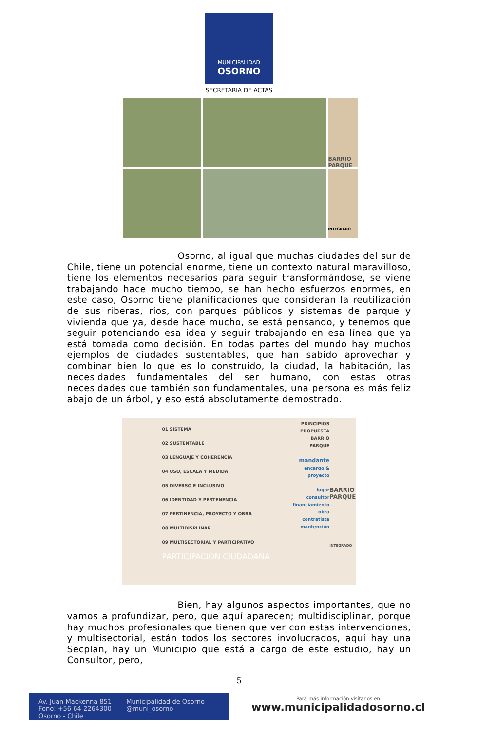MUNICIPALIDAD
OSORNO
SECRETARIA DE ACTAS
BARRIO PARQUE
INTEGRADO
Osorno, al igual que muchas ciudades del sur de Chile, tiene un potencial enorme, tiene un contexto natural maravilloso, tiene los elementos necesarios para seguir transformándose, se viene trabajando hace mucho tiempo, se han hecho esfuerzos enormes, en este caso, Osorno tiene planificaciones que consideran la reutilización de sus riberas, ríos, con parques públicos y sistemas de parque y vivienda que ya, desde hace mucho, se está pensando, y tenemos que seguir potenciando esa idea y seguir trabajando en esa línea que ya está tomada como decisión. En todas partes del mundo hay muchos ejemplos de ciudades sustentables, que han sabido aprovechar y combinar bien lo que es lo construido, la ciudad, la habitación, las necesidades fundamentales del ser humano, con estas otras necesidades que también son fundamentales, una persona es más feliz abajo de un árbol, y eso está absolutamente demostrado.
01 SISTEMA
02 SUSTENTABLE
03 LENGUAJE Y COHERENCIA
04 USO, ESCALA Y MEDIDA
05 DIVERSO E INCLUSIVO
06 IDENTIDAD Y PERTENENCIA
07 PERTINENCIA, PROYECTO Y OBRA
08 MULTIDISPLINAR
09 MULTISECTORIAL Y PARTICIPATIVO
PARTICIPACION CIUDADANA
PRINCIPIOS
PROPUESTA
BARRIO
PARQUE
mandante
encargo &
proyecto
lugar
consultor
financiamiento
obra
contratista
mantención
BARRIO PARQUE
INTEGRADO
Bien, hay algunos aspectos importantes, que no vamos a profundizar, pero, que aquí aparecen; multidisciplinar, porque hay muchos profesionales que tienen que ver con estas intervenciones, y multisectorial, están todos los sectores involucrados, aquí hay una Secplan, hay un Municipio que está a cargo de este estudio, hay un Consultor, pero,
5
Av. Juan Mackenna 851
Fono: +56 64 2264300
Osorno - Chile
Municipalidad de Osorno
@muni_osorno
Para más información visítanos en
www.municipalidadosorno.cl